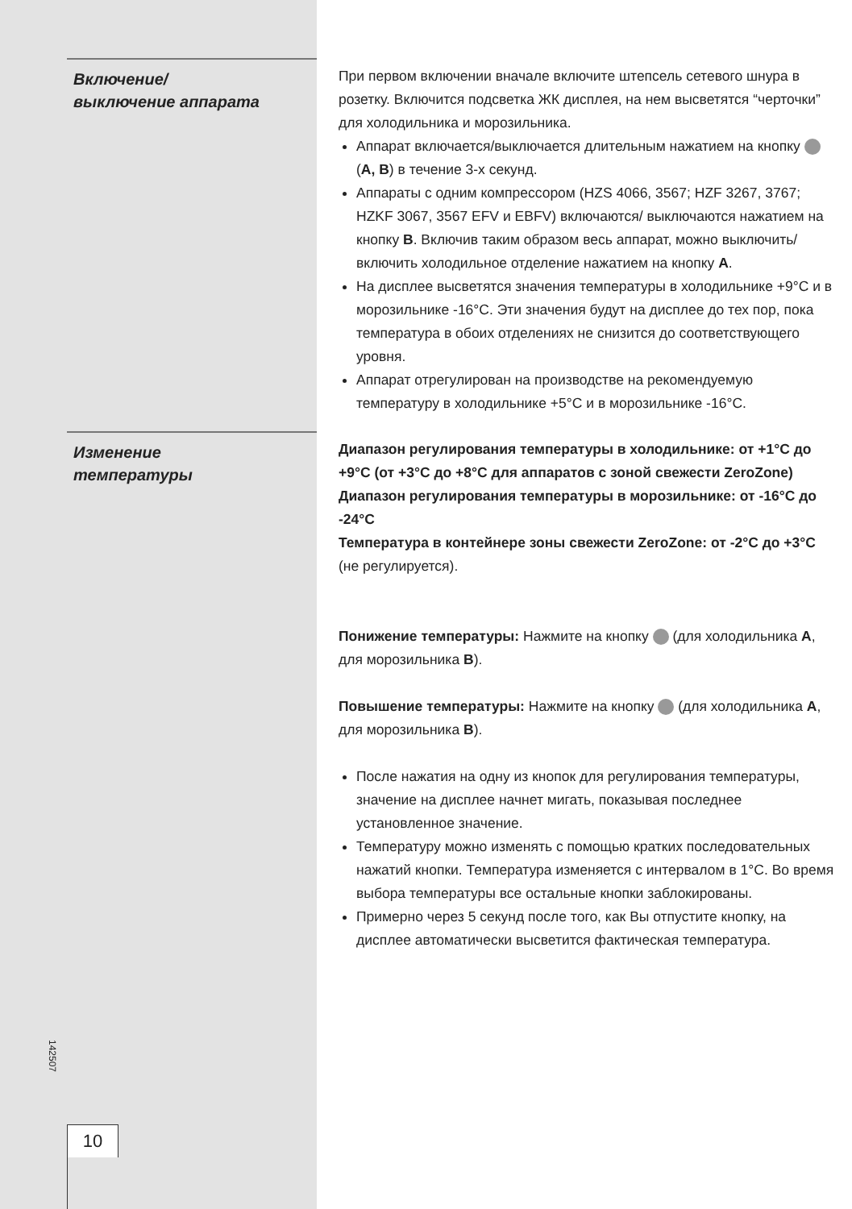Включение/
выключение аппарата
При первом включении вначале включите штепсель сетевого шнура в розетку. Включится подсветка ЖК дисплея, на нем высветятся “черточки” для холодильника и морозильника.
Аппарат включается/выключается длительным нажатием на кнопку (A, B) в течение 3-х секунд.
Аппараты с одним компрессором (HZS 4066, 3567; HZF 3267, 3767; HZKF 3067, 3567 EFV и EBFV) включаются/ выключаются нажатием на кнопку B. Включив таким образом весь аппарат, можно выключить/включить холодильное отделение нажатием на кнопку A.
На дисплее высветятся значения температуры в холодильнике +9°C и в морозильнике -16°C. Эти значения будут на дисплее до тех пор, пока температура в обоих отделениях не снизится до соответствующего уровня.
Аппарат отрегулирован на производстве на рекомендуемую температуру в холодильнике +5°C и в морозильнике -16°C.
Изменение
температуры
Диапазон регулирования температуры в холодильнике: от +1°C до +9°C (от +3°C до +8°C для аппаратов с зоной свежести ZeroZone)
Диапазон регулирования температуры в морозильнике: от -16°C до -24°C
Температура в контейнере зоны свежести ZeroZone: от -2°C до +3°C (не регулируется).
Понижение температуры: Нажмите на кнопку (для холодильника A, для морозильника B).
Повышение температуры: Нажмите на кнопку (для холодильника A, для морозильника B).
После нажатия на одну из кнопок для регулирования температуры, значение на дисплее начнет мигать, показывая последнее установленное значение.
Температуру можно изменять с помощью кратких последовательных нажатий кнопки. Температура изменяется с интервалом в 1°C. Во время выбора температуры все остальные кнопки заблокированы.
Примерно через 5 секунд после того, как Вы отпустите кнопку, на дисплее автоматически высветится фактическая температура.
142507
10